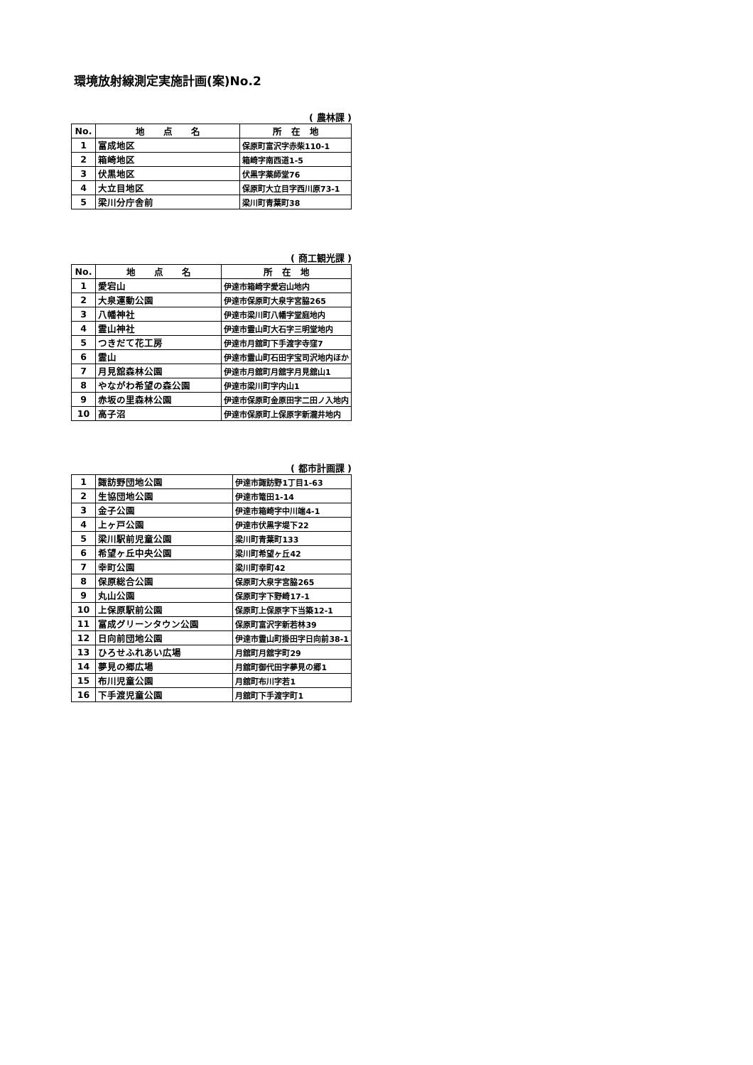環境放射線測定実施計画(案)No.2
( 農林課 )
| No. | 地 点 名 | 所 在 地 |
| --- | --- | --- |
| 1 | 富成地区 | 保原町富沢字赤柴110-1 |
| 2 | 箱崎地区 | 箱崎字南西道1-5 |
| 3 | 伏黒地区 | 伏黒字薬師堂76 |
| 4 | 大立目地区 | 保原町大立目字西川原73-1 |
| 5 | 梁川分庁舎前 | 梁川町青葉町38 |
( 商工観光課 )
| No. | 地 点 名 | 所 在 地 |
| --- | --- | --- |
| 1 | 愛宕山 | 伊達市箱崎字愛宕山地内 |
| 2 | 大泉運動公園 | 伊達市保原町大泉字宮脇265 |
| 3 | 八幡神社 | 伊達市梁川町八幡字堂庭地内 |
| 4 | 霊山神社 | 伊達市霊山町大石字三明堂地内 |
| 5 | つきだて花工房 | 伊達市月舘町下手渡字寺窪7 |
| 6 | 霊山 | 伊達市霊山町石田字宝司沢地内ほか |
| 7 | 月見舘森林公園 | 伊達市月舘町月舘字月見舘山1 |
| 8 | やながわ希望の森公園 | 伊達市梁川町字内山1 |
| 9 | 赤坂の里森林公園 | 伊達市保原町金原田字二田ノ入地内 |
| 10 | 高子沼 | 伊達市保原町上保原字新瀧井地内 |
( 都市計画課 )
| 1 | 諏訪野団地公園 | 伊達市諏訪野1丁目1-63 |
| 2 | 生協団地公園 | 伊達市篭田1-14 |
| 3 | 金子公園 | 伊達市箱崎字中川端4-1 |
| 4 | 上ヶ戸公園 | 伊達市伏黒字堤下22 |
| 5 | 梁川駅前児童公園 | 梁川町青葉町133 |
| 6 | 希望ヶ丘中央公園 | 梁川町希望ヶ丘42 |
| 7 | 幸町公園 | 梁川町幸町42 |
| 8 | 保原総合公園 | 保原町大泉字宮脇265 |
| 9 | 丸山公園 | 保原町字下野崎17-1 |
| 10 | 上保原駅前公園 | 保原町上保原字下当築12-1 |
| 11 | 富成グリーンタウン公園 | 保原町富沢字新若林39 |
| 12 | 日向前団地公園 | 伊達市霊山町掛田字日向前38-1 |
| 13 | ひろせふれあい広場 | 月舘町月舘字町29 |
| 14 | 夢見の郷広場 | 月舘町御代田字夢見の郷1 |
| 15 | 布川児童公園 | 月舘町布川字若1 |
| 16 | 下手渡児童公園 | 月舘町下手渡字町1 |